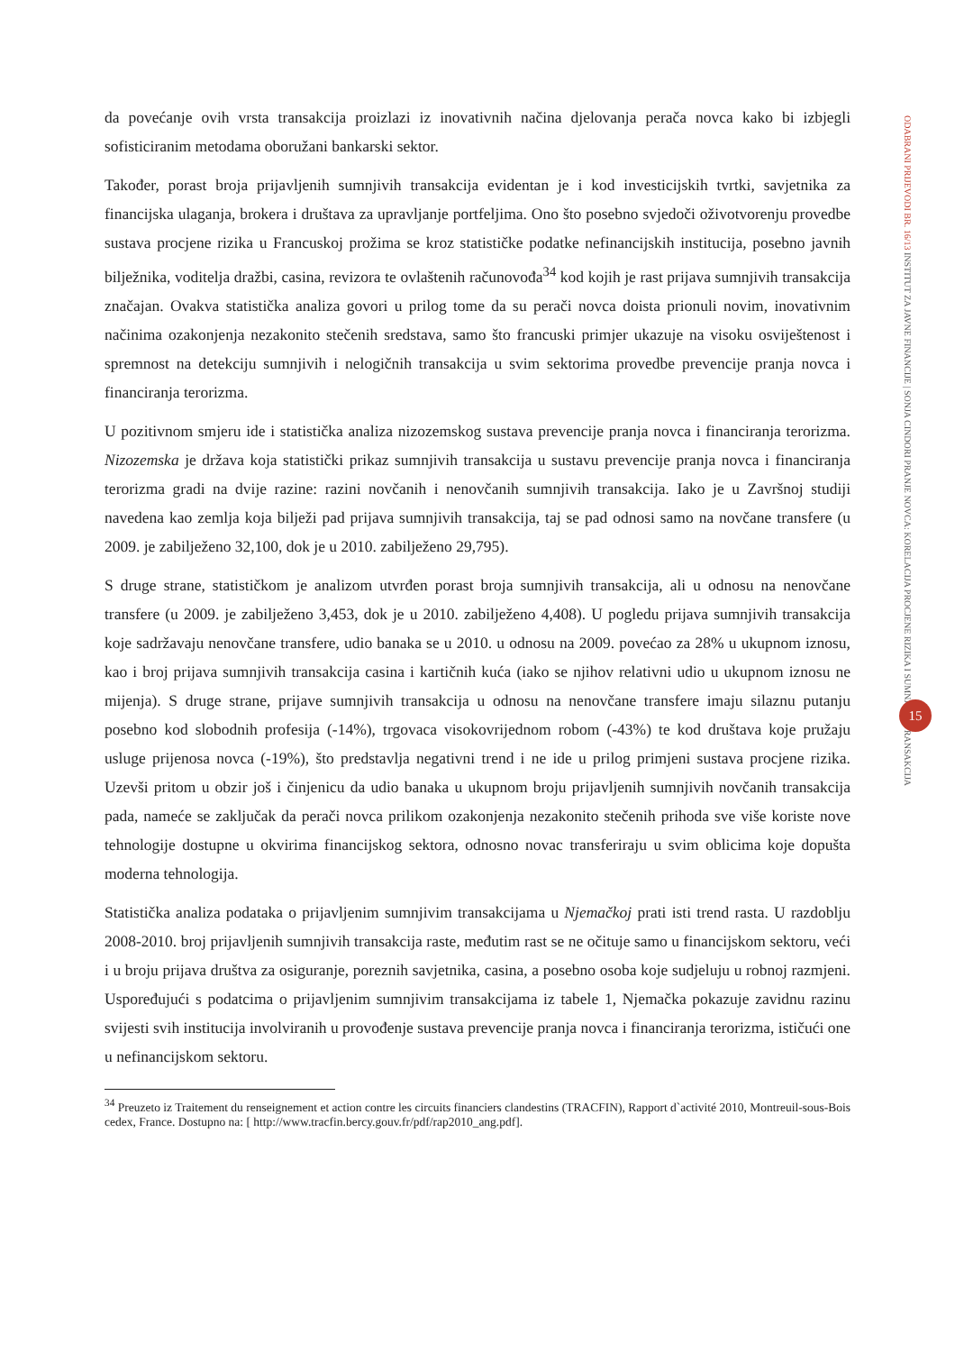da povećanje ovih vrsta transakcija proizlazi iz inovativnih načina djelovanja perača novca kako bi izbjegli sofisticiranim metodama oboružani bankarski sektor.
Također, porast broja prijavljenih sumnjivih transakcija evidentan je i kod investicijskih tvrtki, savjetnika za financijska ulaganja, brokera i društava za upravljanje portfeljima. Ono što posebno svjedoči oživotvorenju provedbe sustava procjene rizika u Francuskoj prožima se kroz statističke podatke nefinancijskih institucija, posebno javnih bilježnika, voditelja dražbi, casina, revizora te ovlaštenih računovođa<sup>34</sup> kod kojih je rast prijava sumnjivih transakcija značajan. Ovakva statistička analiza govori u prilog tome da su perači novca doista prionuli novim, inovativnim načinima ozakonjenja nezakonito stečenih sredstava, samo što francuski primjer ukazuje na visoku osviještenost i spremnost na detekciju sumnjivih i nelogičnih transakcija u svim sektorima provedbe prevencije pranja novca i financiranja terorizma.
U pozitivnom smjeru ide i statistička analiza nizozemskog sustava prevencije pranja novca i financiranja terorizma. Nizozemska je država koja statistički prikaz sumnjivih transakcija u sustavu prevencije pranja novca i financiranja terorizma gradi na dvije razine: razini novčanih i nenovčanih sumnjivih transakcija. Iako je u Završnoj studiji navedena kao zemlja koja bilježi pad prijava sumnjivih transakcija, taj se pad odnosi samo na novčane transfere (u 2009. je zabilježeno 32,100, dok je u 2010. zabilježeno 29,795).
S druge strane, statističkom je analizom utvrđen porast broja sumnjivih transakcija, ali u odnosu na nenovčane transfere (u 2009. je zabilježeno 3,453, dok je u 2010. zabilježeno 4,408). U pogledu prijava sumnjivih transakcija koje sadržavaju nenovčane transfere, udio banaka se u 2010. u odnosu na 2009. povećao za 28% u ukupnom iznosu, kao i broj prijava sumnjivih transakcija casina i kartičnih kuća (iako se njihov relativni udio u ukupnom iznosu ne mijenja). S druge strane, prijave sumnjivih transakcija u odnosu na nenovčane transfere imaju silaznu putanju posebno kod slobodnih profesija (-14%), trgovaca visokovrijednom robom (-43%) te kod društava koje pružaju usluge prijenosa novca (-19%), što predstavlja negativni trend i ne ide u prilog primjeni sustava procjene rizika. Uzevši pritom u obzir još i činjenicu da udio banaka u ukupnom broju prijavljenih sumnjivih novčanih transakcija pada, nameće se zaključak da perači novca prilikom ozakonjenja nezakonito stečenih prihoda sve više koriste nove tehnologije dostupne u okvirima financijskog sektora, odnosno novac transferiraju u svim oblicima koje dopušta moderna tehnologija.
Statistička analiza podataka o prijavljenim sumnjivim transakcijama u Njemačkoj prati isti trend rasta. U razdoblju 2008-2010. broj prijavljenih sumnjivih transakcija raste, međutim rast se ne očituje samo u financijskom sektoru, veći i u broju prijava društva za osiguranje, poreznih savjetnika, casina, a posebno osoba koje sudjeluju u robnoj razmjeni. Uspoređujući s podatcima o prijavljenim sumnjivim transakcijama iz tabele 1, Njemačka pokazuje zavidnu razinu svijesti svih institucija involviranih u provođenje sustava prevencije pranja novca i financiranja terorizma, ističući one u nefinancijskom sektoru.
<sup>34</sup> Preuzeto iz Traitement du renseignement et action contre les circuits financiers clandestins (TRACFIN), Rapport d`activité 2010, Montreuil-sous-Bois cedex, France. Dostupno na: [ http://www.tracfin.bercy.gouv.fr/pdf/rap2010_ang.pdf].
ODABRANI PRIJEVODI BR. 16/13 INSTITUT ZA JAVNE FINANCIJE | SONJA CINDORI PRANJE NOVCA: KORELACIJA PROCJENE RIZIKA I SUMNJIVIH TRANSAKCIJA
15